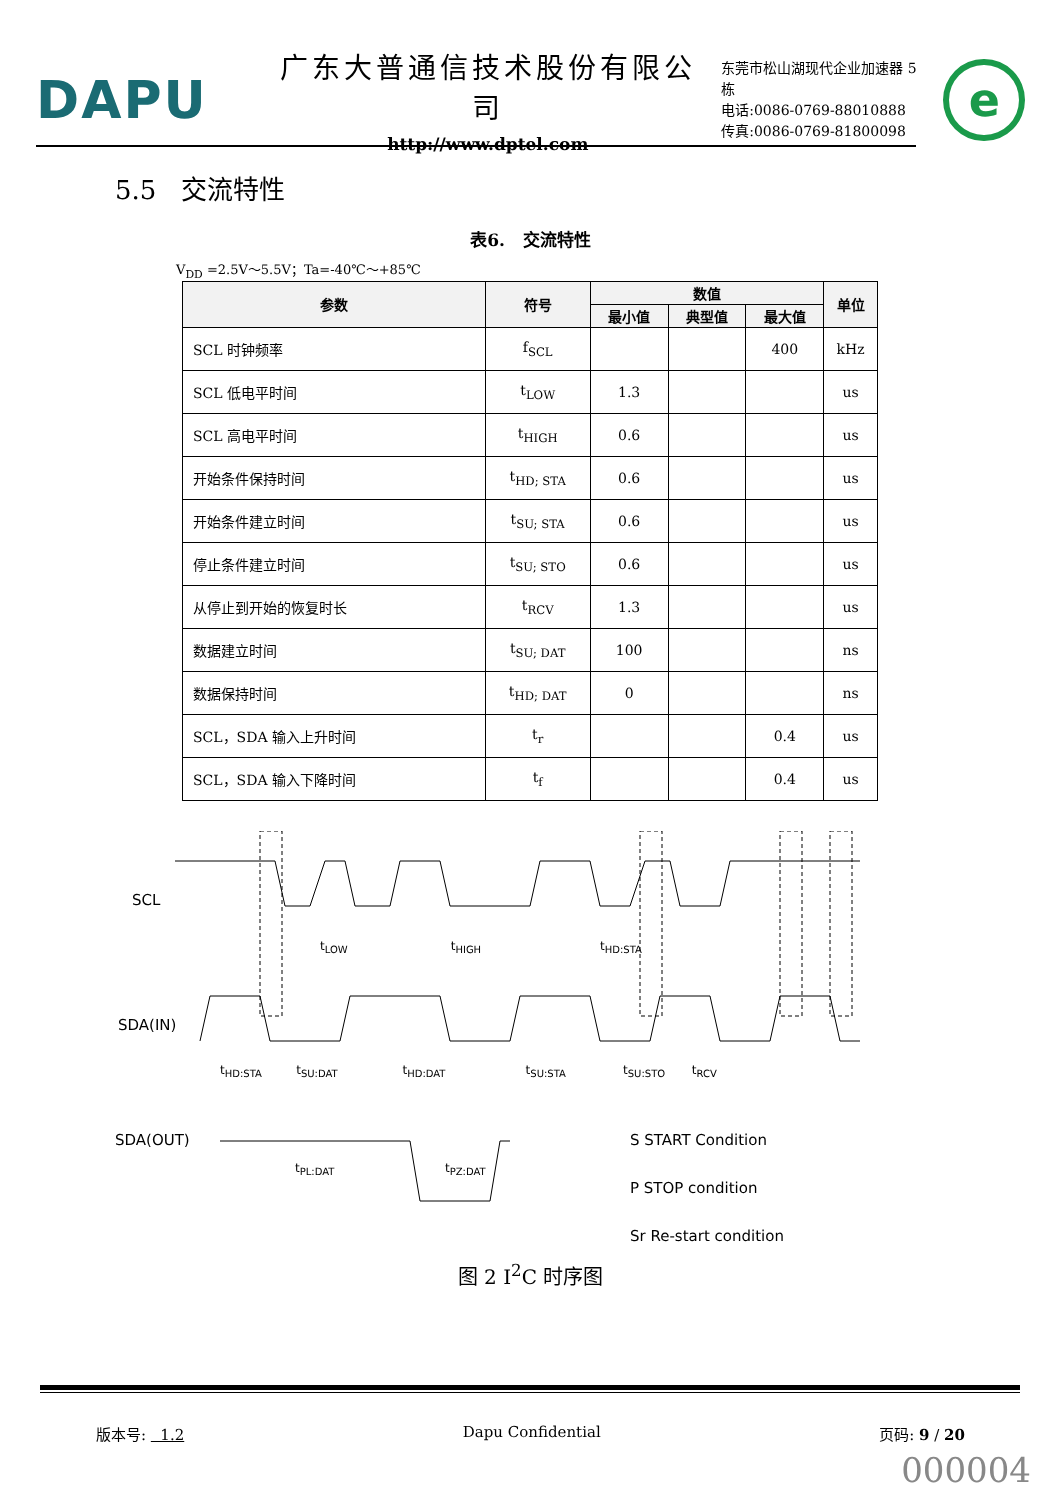DAPU
广东大普通信技术股份有限公司
http://www.dptel.com
东莞市松山湖现代企业加速器 5 栋
电话:0086-0769-88010888
传真:0086-0769-81800098
e
5.5 交流特性
表6. 交流特性
V<sub>DD</sub> =2.5V～5.5V；Ta=-40℃～+85℃
| 参数 | 符号 | 数值 | | | 单位 |
| --- | --- | --- | --- | --- | --- |
| | | 最小值 | 典型值 | 最大值 | |
| SCL 时钟频率 | f<sub>SCL</sub> | | | 400 | kHz |
| SCL 低电平时间 | t<sub>LOW</sub> | 1.3 | | | us |
| SCL 高电平时间 | t<sub>HIGH</sub> | 0.6 | | | us |
| 开始条件保持时间 | t<sub>HD; STA</sub> | 0.6 | | | us |
| 开始条件建立时间 | t<sub>SU; STA</sub> | 0.6 | | | us |
| 停止条件建立时间 | t<sub>SU; STO</sub> | 0.6 | | | us |
| 从停止到开始的恢复时长 | t<sub>RCV</sub> | 1.3 | | | us |
| 数据建立时间 | t<sub>SU; DAT</sub> | 100 | | | ns |
| 数据保持时间 | t<sub>HD; DAT</sub> | 0 | | | ns |
| SCL，SDA 输入上升时间 | t<sub>r</sub> | | | 0.4 | us |
| SCL，SDA 输入下降时间 | t<sub>f</sub> | | | 0.4 | us |
SCL
SDA(IN)
SDA(OUT)
t<sub>LOW</sub> t<sub>HIGH</sub>
t<sub>HD:STA</sub>
t<sub>HD:STA</sub> t<sub>SU:DAT</sub> t<sub>HD:DAT</sub> t<sub>SU:STA</sub> t<sub>SU:STO</sub> t<sub>RCV</sub>
t<sub>PL:DAT</sub> t<sub>PZ:DAT</sub>
S START Condition
P STOP condition
Sr Re-start condition
图 2 I<sup>2</sup>C 时序图
版本号: 1.2 Dapu Confidential 页码: 9 / 20
000004